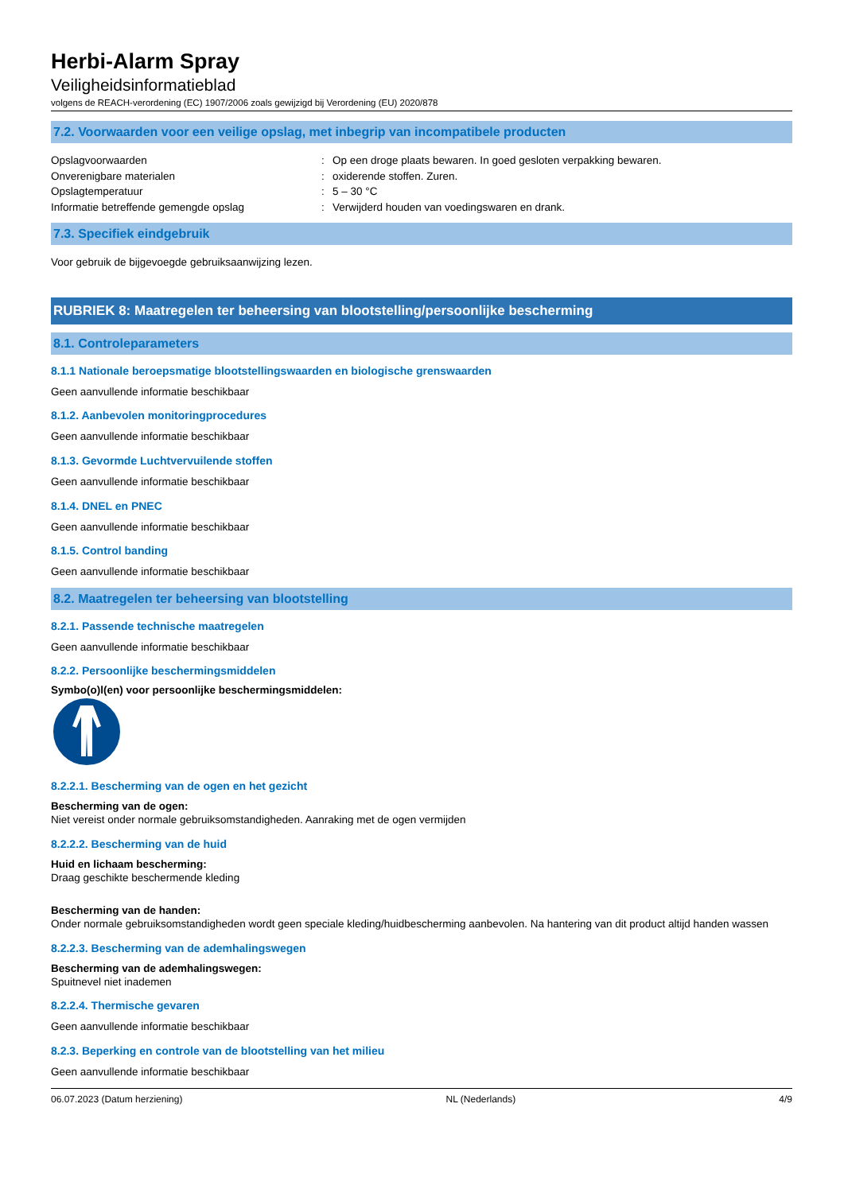Herbi-Alarm Spray
Veiligheidsinformatieblad
volgens de REACH-verordening (EC) 1907/2006 zoals gewijzigd bij Verordening (EU) 2020/878
7.2. Voorwaarden voor een veilige opslag, met inbegrip van incompatibele producten
Opslagvoorwaarden: Op een droge plaats bewaren. In goed gesloten verpakking bewaren.
Onverenigbare materialen: oxiderende stoffen. Zuren.
Opslagtemperatuur: 5 – 30 °C
Informatie betreffende gemengde opslag: Verwijderd houden van voedingswaren en drank.
7.3. Specifiek eindgebruik
Voor gebruik de bijgevoegde gebruiksaanwijzing lezen.
RUBRIEK 8: Maatregelen ter beheersing van blootstelling/persoonlijke bescherming
8.1. Controleparameters
8.1.1 Nationale beroepsmatige blootstellingswaarden en biologische grenswaarden
Geen aanvullende informatie beschikbaar
8.1.2. Aanbevolen monitoringprocedures
Geen aanvullende informatie beschikbaar
8.1.3. Gevormde Luchtvervuilende stoffen
Geen aanvullende informatie beschikbaar
8.1.4. DNEL en PNEC
Geen aanvullende informatie beschikbaar
8.1.5. Control banding
Geen aanvullende informatie beschikbaar
8.2. Maatregelen ter beheersing van blootstelling
8.2.1. Passende technische maatregelen
Geen aanvullende informatie beschikbaar
8.2.2. Persoonlijke beschermingsmiddelen
Symbo(o)l(en) voor persoonlijke beschermingsmiddelen:
8.2.2.1. Bescherming van de ogen en het gezicht
Bescherming van de ogen:
Niet vereist onder normale gebruiksomstandigheden. Aanraking met de ogen vermijden
8.2.2.2. Bescherming van de huid
Huid en lichaam bescherming:
Draag geschikte beschermende kleding
Bescherming van de handen:
Onder normale gebruiksomstandigheden wordt geen speciale kleding/huidbescherming aanbevolen. Na hantering van dit product altijd handen wassen
8.2.2.3. Bescherming van de ademhalingswegen
Bescherming van de ademhalingswegen:
Spuitnevel niet inademen
8.2.2.4. Thermische gevaren
Geen aanvullende informatie beschikbaar
8.2.3. Beperking en controle van de blootstelling van het milieu
Geen aanvullende informatie beschikbaar
06.07.2023 (Datum herziening) NL (Nederlands) 4/9